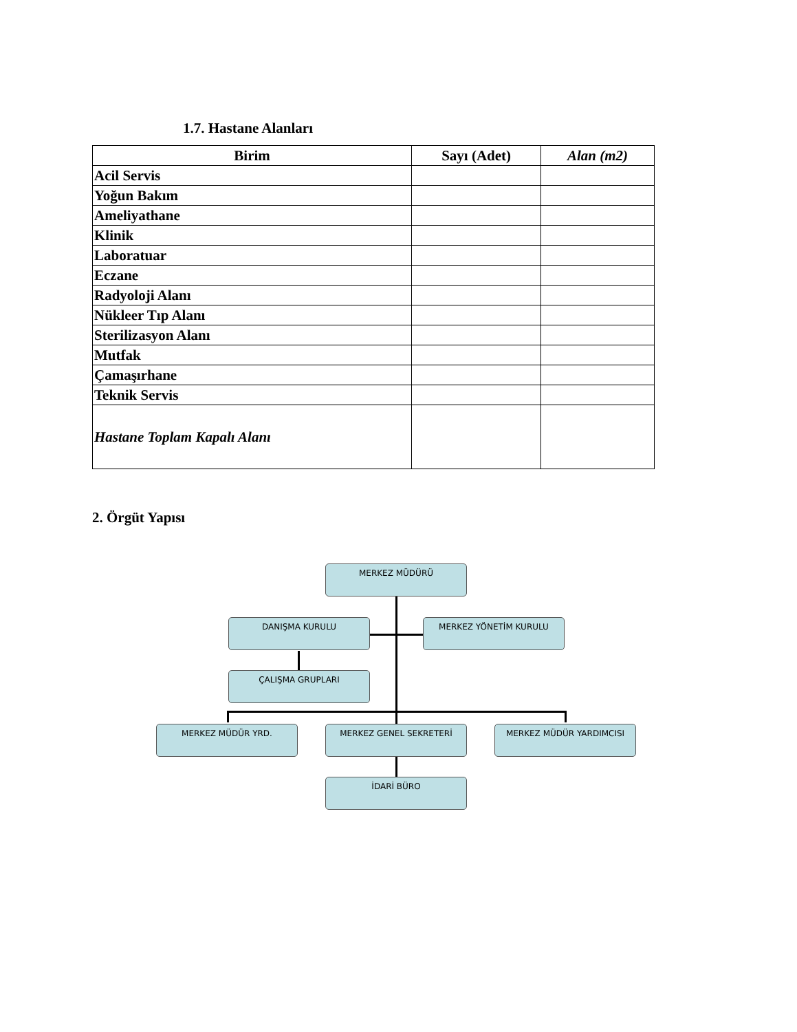1.7. Hastane Alanları
| Birim | Sayı (Adet) | Alan (m2) |
| --- | --- | --- |
| Acil Servis | | |
| Yoğun Bakım | | |
| Ameliyathane | | |
| Klinik | | |
| Laboratuar | | |
| Eczane | | |
| Radyoloji Alanı | | |
| Nükleer Tıp Alanı | | |
| Sterilizasyon Alanı | | |
| Mutfak | | |
| Çamaşırhane | | |
| Teknik Servis | | |
| Hastane Toplam Kapalı Alanı | | |
2. Örgüt Yapısı
MERKEZ MÜDÜRÜ
DANIŞMA KURULU MERKEZ YÖNETİM KURULU
ÇALIŞMA GRUPLARI
MERKEZ MÜDÜR YRD. MERKEZ GENEL SEKRETERİ MERKEZ MÜDÜR YARDIMCISI
İDARİ BÜRO